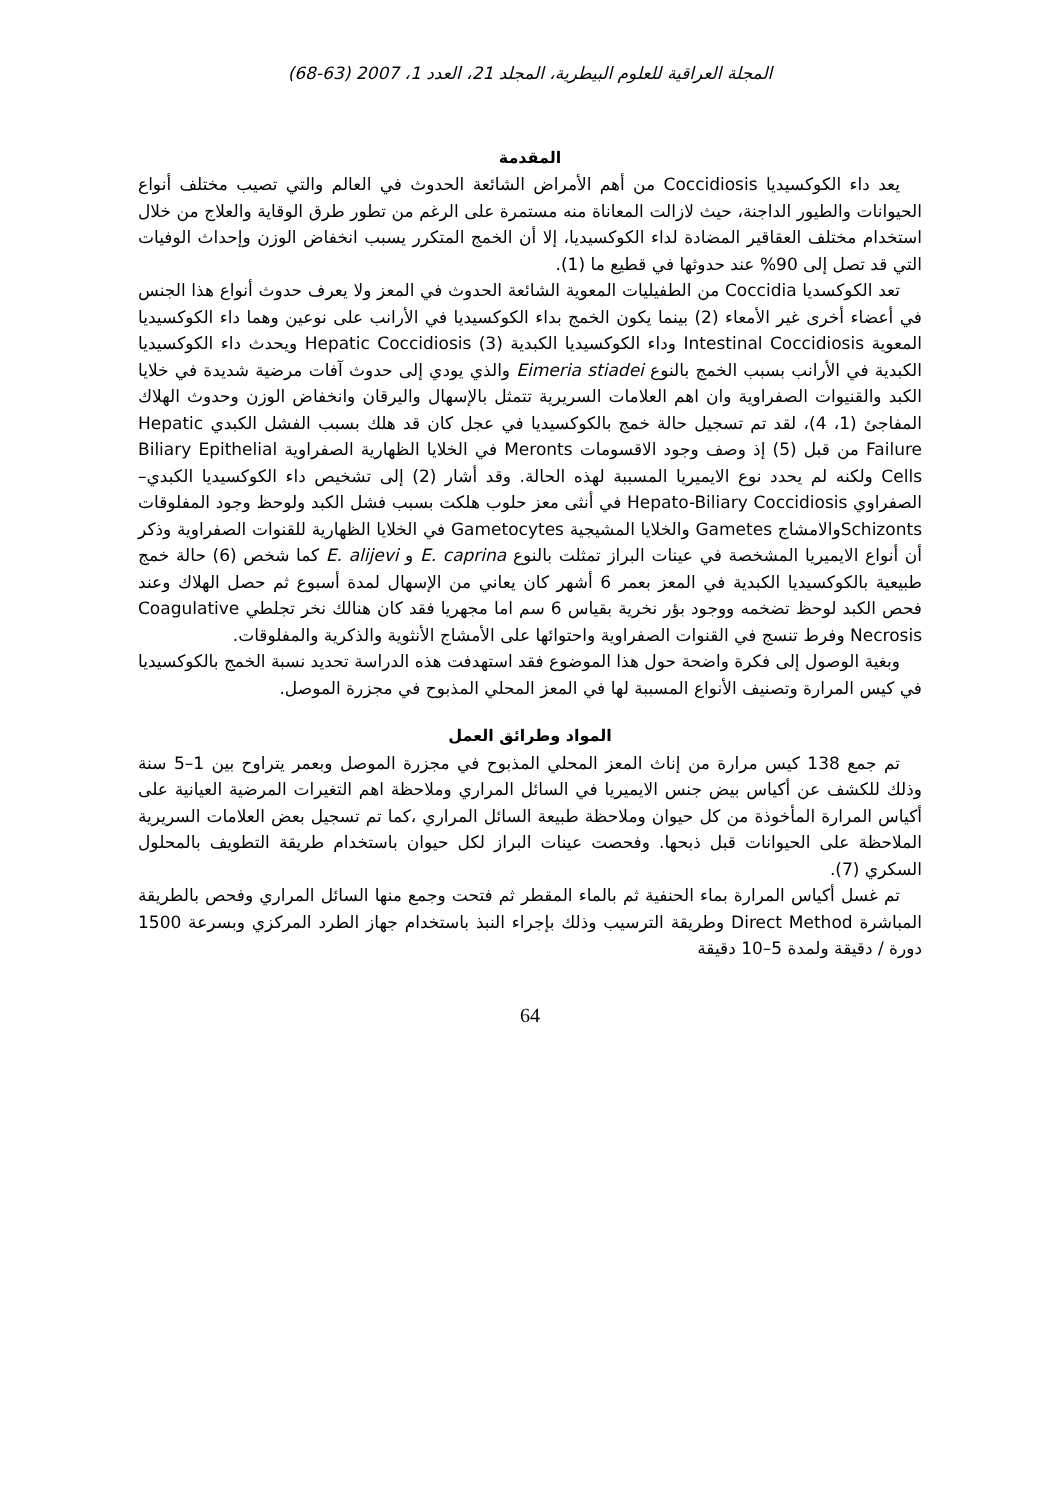المجلة العراقية للعلوم البيطرية، المجلد 21، العدد 1، 2007 (63-68)
المقدمة
يعد داء الكوكسيديا Coccidiosis من أهم الأمراض الشائعة الحدوث في العالم والتي تصيب مختلف أنواع الحيوانات والطيور الداجنة، حيث لازالت المعاناة منه مستمرة على الرغم من تطور طرق الوقاية والعلاج من خلال استخدام مختلف العقاقير المضادة لداء الكوكسيديا، إلا أن الخمج المتكرر يسبب انخفاض الوزن وإحداث الوفيات التي قد تصل إلى 90% عند حدوثها في قطيع ما (1).
تعد الكوكسديا Coccidia من الطفيليات المعوية الشائعة الحدوث في المعز ولا يعرف حدوث أنواع هذا الجنس في أعضاء أخرى غير الأمعاء (2) بينما يكون الخمج بداء الكوكسيديا في الأرانب على نوعين وهما داء الكوكسيديا المعوية Intestinal Coccidiosis وداء الكوكسيديا الكبدية Hepatic Coccidiosis (3) ويحدث داء الكوكسيديا الكبدية في الأرانب بسبب الخمج بالنوع Eimeria stiadei والذي يودي إلى حدوث آفات مرضية شديدة في خلايا الكبد والقنيوات الصفراوية وان اهم العلامات السريرية تتمثل بالإسهال واليرقان وانخفاض الوزن وحدوث الهلاك المفاجئ (1، 4)، لقد تم تسجيل حالة خمج بالكوكسيديا في عجل كان قد هلك بسبب الفشل الكبدي Hepatic Failure من قبل (5) إذ وصف وجود الاقسومات Meronts في الخلايا الظهارية الصفراوية Biliary Epithelial Cells ولكنه لم يحدد نوع الايميريا المسببة لهذه الحالة. وقد أشار (2) إلى تشخيص داء الكوكسيديا الكبدي–الصفراوي Hepato-Biliary Coccidiosis في أنثى معز حلوب هلكت بسبب فشل الكبد ولوحظ وجود المفلوقات Schizontsوالامشاج Gametes والخلايا المشيجية Gametocytes في الخلايا الظهارية للقنوات الصفراوية وذكر أن أنواع الايميريا المشخصة في عينات البراز تمثلت بالنوع E. caprina و E. alijevi كما شخص (6) حالة خمج طبيعية بالكوكسيديا الكبدية في المعز بعمر 6 أشهر كان يعاني من الإسهال لمدة أسبوع ثم حصل الهلاك وعند فحص الكبد لوحظ تضخمه ووجود بؤر نخرية بقياس 6 سم اما مجهريا فقد كان هنالك نخر تجلطي Coagulative Necrosis وفرط تنسج في القنوات الصفراوية واحتوائها على الأمشاج الأنثوية والذكرية والمفلوقات.
وبغية الوصول إلى فكرة واضحة حول هذا الموضوع فقد استهدفت هذه الدراسة تحديد نسبة الخمج بالكوكسيديا في كيس المرارة وتصنيف الأنواع المسببة لها في المعز المحلي المذبوح في مجزرة الموصل.
المواد وطرائق العمل
تم جمع 138 كيس مرارة من إناث المعز المحلي المذبوح في مجزرة الموصل وبعمر يتراوح بين 1–5 سنة وذلك للكشف عن أكياس بيض جنس الايميريا في السائل المراري وملاحظة اهم التغيرات المرضية العيانية على أكياس المرارة المأخوذة من كل حيوان وملاحظة طبيعة السائل المراري ،كما تم تسجيل بعض العلامات السريرية الملاحظة على الحيوانات قبل ذبحها. وفحصت عينات البراز لكل حيوان باستخدام طريقة التطويف بالمحلول السكري (7).
تم غسل أكياس المرارة بماء الحنفية ثم بالماء المقطر ثم فتحت وجمع منها السائل المراري وفحص بالطريقة المباشرة Direct Method وطريقة الترسيب وذلك بإجراء النبذ باستخدام جهاز الطرد المركزي وبسرعة 1500 دورة / دقيقة ولمدة 5–10 دقيقة
64